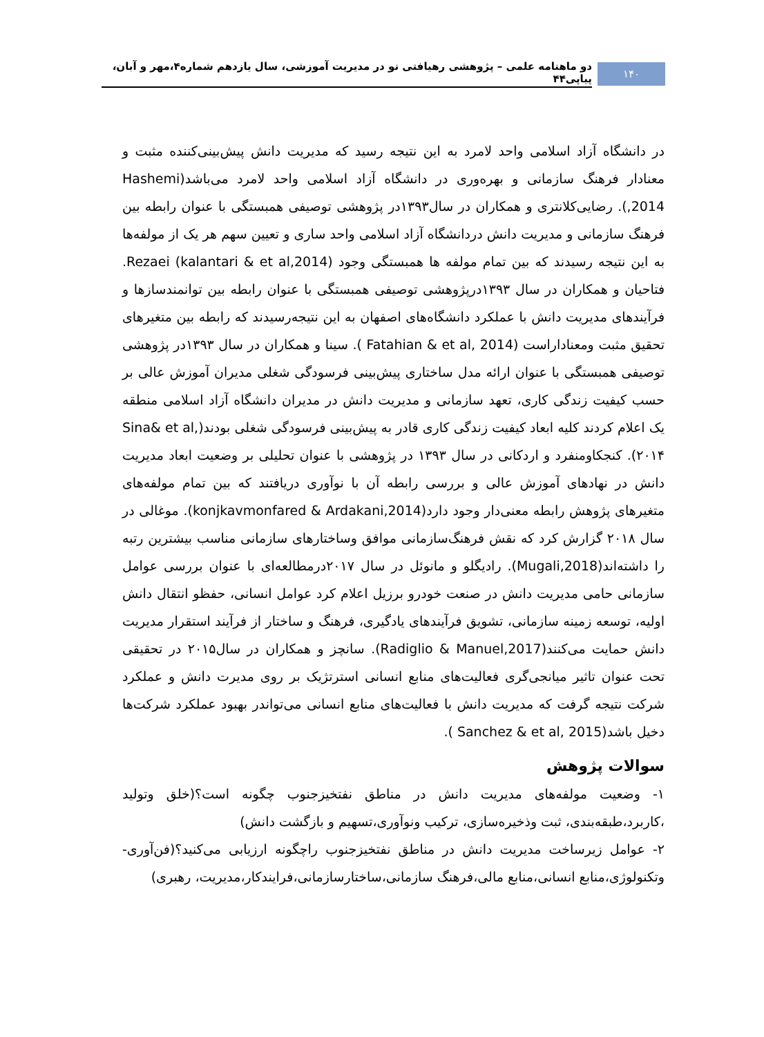۱۴۰
دو ماهنامه علمی – پژوهشی رهیافتی نو در مدیریت آموزشی، سال یازدهم شماره۴،مهر و آبان، پیاپی۴۴
در دانشگاه آزاد اسلامی واحد لامرد به این نتیجه رسید که مدیریت دانش پیش‌بینی‌کننده مثبت و معنادار فرهنگ سازمانی و بهره‌وری در دانشگاه آزاد اسلامی واحد لامرد می‌باشد(Hashemi ,2014). رضایی‌کلانتری و همکاران در سال۱۳۹۳در پژوهشی توصیفی همبستگی با عنوان رابطه بین فرهنگ سازمانی و مدیریت دانش دردانشگاه آزاد اسلامی واحد ساری و تعیین سهم هر یک از مولفه‌ها به این نتیجه رسیدند که بین تمام مولفه ها همبستگی وجود Rezaei (kalantari & et al,2014). فتاحیان و همکاران در سال ۱۳۹۳درپژوهشی توصیفی همبستگی با عنوان رابطه بین توانمندسازها و فرآیندهای مدیریت دانش با عملکرد دانشگاه‌های اصفهان به این نتیجه‌رسیدند که رابطه بین متغیرهای تحقیق مثبت ومعناداراست (Fatahian & et al, 2014 ). سینا و همکاران در سال ۱۳۹۳در پژوهشی توصیفی همبستگی با عنوان ارائه مدل ساختاری پیش‌بینی فرسودگی شغلی مدیران آموزش عالی بر حسب کیفیت زندگی کاری، تعهد سازمانی و مدیریت دانش در مدیران دانشگاه آزاد اسلامی منطقه یک اعلام کردند کلیه ابعاد کیفیت زندگی کاری قادر به پیش‌بینی فرسودگی شغلی بودند(Sina& et al, ۲۰۱۴). کنجکاومنفرد و اردکانی در سال ۱۳۹۳ در پژوهشی با عنوان تحلیلی بر وضعیت ابعاد مدیریت دانش در نهادهای آموزش عالی و بررسی رابطه آن با نوآوری دریافتند که بین تمام مولفه‌های متغیرهای پژوهش رابطه معنی‌دار وجود دارد(konjkavmonfared & Ardakani,2014). موغالی در سال ۲۰۱۸ گزارش کرد که نقش فرهنگ‌سازمانی موافق وساختارهای سازمانی مناسب بیشترین رتبه را داشته‌اند(Mugali,2018). رادیگلو و مانوئل در سال ۲۰۱۷درمطالعه‌ای با عنوان بررسی عوامل سازمانی حامی مدیریت دانش در صنعت خودرو برزیل اعلام کرد عوامل انسانی، حفظو انتقال دانش اولیه، توسعه زمینه سازمانی، تشویق فرآیندهای یادگیری، فرهنگ و ساختار از فرآیند استقرار مدیریت دانش حمایت می‌کنند(Radiglio & Manuel,2017). سانچز و همکاران در سال۲۰۱۵ در تحقیقی تحت عنوان تاثیر میانجی‌گری فعالیت‌های منابع انسانی استرتژیک بر روی مدیرت دانش و عملکرد شرکت نتیجه گرفت که مدیریت دانش با فعالیت‌های منابع انسانی می‌تواندر بهبود عملکرد شرکت‌ها دخیل باشد(Sanchez & et al, 2015 ).
سوالات پژوهش
۱- وضعیت مولفه‌های مدیریت دانش در مناطق نفتخیزجنوب چگونه است؟(خلق وتولید ،کاربرد،طبقه‌بندی، ثبت وذخیره‌سازی، ترکیب ونوآوری،تسهیم و بازگشت دانش)
۲- عوامل زیرساخت مدیریت دانش در مناطق نفتخیزجنوب راچگونه ارزیابی می‌کنید؟(فن‌آوری-وتکنولوژی،منابع انسانی،منابع مالی،فرهنگ سازمانی،ساختارسازمانی،فرایندکار،مدیریت، رهبری)